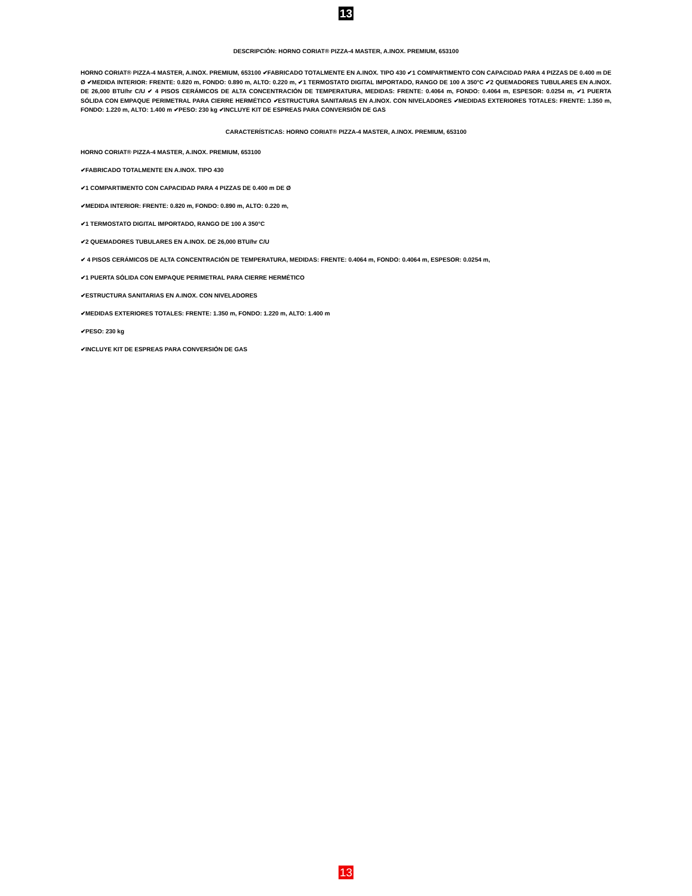13
DESCRIPCIÓN: HORNO CORIAT® PIZZA-4 MASTER, A.INOX. PREMIUM, 653100
HORNO CORIAT® PIZZA-4 MASTER, A.INOX. PREMIUM, 653100 ✔FABRICADO TOTALMENTE EN A.INOX. TIPO 430 ✔1 COMPARTIMENTO CON CAPACIDAD PARA 4 PIZZAS DE 0.400 m DE Ø ✔MEDIDA INTERIOR: FRENTE: 0.820 m, FONDO: 0.890 m, ALTO: 0.220 m, ✔1 TERMOSTATO DIGITAL IMPORTADO, RANGO DE 100 A 350°C ✔2 QUEMADORES TUBULARES EN A.INOX. DE 26,000 BTU/hr C/U ✔ 4 PISOS CERÁMICOS DE ALTA CONCENTRACIÓN DE TEMPERATURA, MEDIDAS: FRENTE: 0.4064 m, FONDO: 0.4064 m, ESPESOR: 0.0254 m, ✔1 PUERTA SÓLIDA CON EMPAQUE PERIMETRAL PARA CIERRE HERMÉTICO ✔ESTRUCTURA SANITARIAS EN A.INOX. CON NIVELADORES ✔MEDIDAS EXTERIORES TOTALES: FRENTE: 1.350 m, FONDO: 1.220 m, ALTO: 1.400 m ✔PESO: 230 kg ✔INCLUYE KIT DE ESPREAS PARA CONVERSIÓN DE GAS
CARACTERÍSTICAS: HORNO CORIAT® PIZZA-4 MASTER, A.INOX. PREMIUM, 653100
HORNO CORIAT® PIZZA-4 MASTER, A.INOX. PREMIUM, 653100
✔FABRICADO TOTALMENTE EN A.INOX. TIPO 430
✔1 COMPARTIMENTO CON CAPACIDAD PARA 4 PIZZAS DE 0.400 m DE Ø
✔MEDIDA INTERIOR: FRENTE: 0.820 m, FONDO: 0.890 m, ALTO: 0.220 m,
✔1 TERMOSTATO DIGITAL IMPORTADO, RANGO DE 100 A 350°C
✔2 QUEMADORES TUBULARES EN A.INOX. DE 26,000 BTU/hr C/U
✔ 4 PISOS CERÁMICOS DE ALTA CONCENTRACIÓN DE TEMPERATURA, MEDIDAS: FRENTE: 0.4064 m, FONDO: 0.4064 m, ESPESOR: 0.0254 m,
✔1 PUERTA SÓLIDA CON EMPAQUE PERIMETRAL PARA CIERRE HERMÉTICO
✔ESTRUCTURA SANITARIAS EN A.INOX. CON NIVELADORES
✔MEDIDAS EXTERIORES TOTALES: FRENTE: 1.350 m, FONDO: 1.220 m, ALTO: 1.400 m
✔PESO: 230 kg
✔INCLUYE KIT DE ESPREAS PARA CONVERSIÓN DE GAS
13